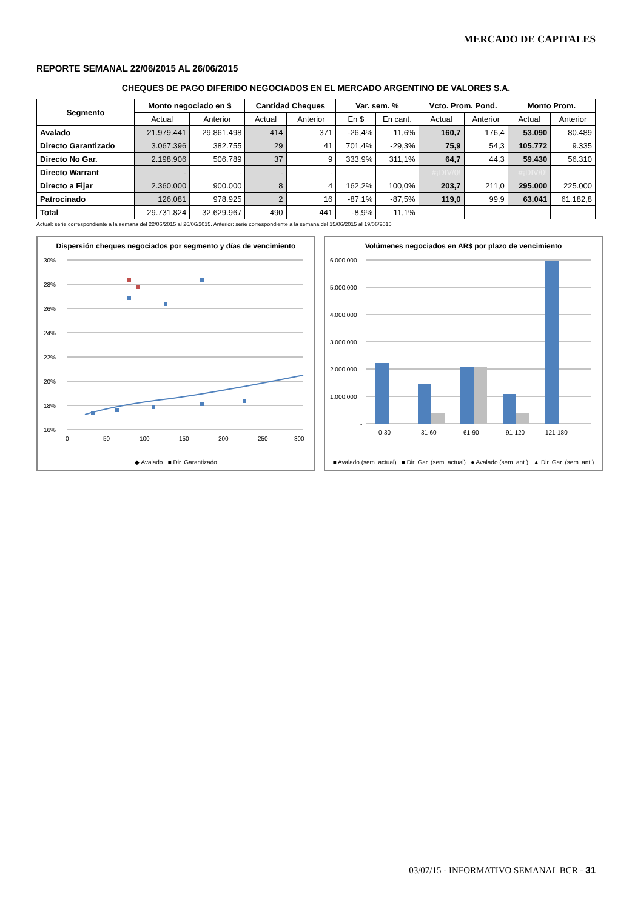MERCADO DE CAPITALES
REPORTE SEMANAL 22/06/2015 AL 26/06/2015
CHEQUES DE PAGO DIFERIDO NEGOCIADOS EN EL MERCADO ARGENTINO DE VALORES S.A.
| Segmento | Monto negociado en $ | | Cantidad Cheques | | Var. sem. % | | Vcto. Prom. Pond. | | Monto Prom. | |
| --- | --- | --- | --- | --- | --- | --- | --- | --- | --- | --- |
| | Actual | Anterior | Actual | Anterior | En $ | En cant. | Actual | Anterior | Actual | Anterior |
| Avalado | 21.979.441 | 29.861.498 | 414 | 371 | -26,4% | 11,6% | 160,7 | 176,4 | 53.090 | 80.489 |
| Directo Garantizado | 3.067.396 | 382.755 | 29 | 41 | 701,4% | -29,3% | 75,9 | 54,3 | 105.772 | 9.335 |
| Directo No Gar. | 2.198.906 | 506.789 | 37 | 9 | 333,9% | 311,1% | 64,7 | 44,3 | 59.430 | 56.310 |
| Directo Warrant | - | - | - | - | | | #¡DIV/0! | | #¡DIV/0! | |
| Directo a Fijar | 2.360.000 | 900.000 | 8 | 4 | 162,2% | 100,0% | 203,7 | 211,0 | 295.000 | 225.000 |
| Patrocinado | 126.081 | 978.925 | 2 | 16 | -87,1% | -87,5% | 119,0 | 99,9 | 63.041 | 61.182,8 |
| Total | 29.731.824 | 32.629.967 | 490 | 441 | -8,9% | 11,1% | | | | |
Actual: serie correspondiente a la semana del 22/06/2015 al 26/06/2015. Anterior: serie correspondiente a la semana del 15/06/2015 al 19/06/2015
Dispersión cheques negociados por segmento y días de vencimiento
30%
28%
26%
24%
22%
20%
18%
16%
0
50
100
150
200
250
300
◆ Avalado ■ Dir. Garantizado
Volúmenes negociados en AR$ por plazo de vencimiento
6.000.000
5.000.000
4.000.000
3.000.000
2.000.000
1.000.000
-
0-30
31-60
61-90
91-120
121-180
■ Avalado (sem. actual) ■ Dir. Gar. (sem. actual) ● Avalado (sem. ant.) ▲ Dir. Gar. (sem. ant.)
03/07/15 - INFORMATIVO SEMANAL BCR - 31